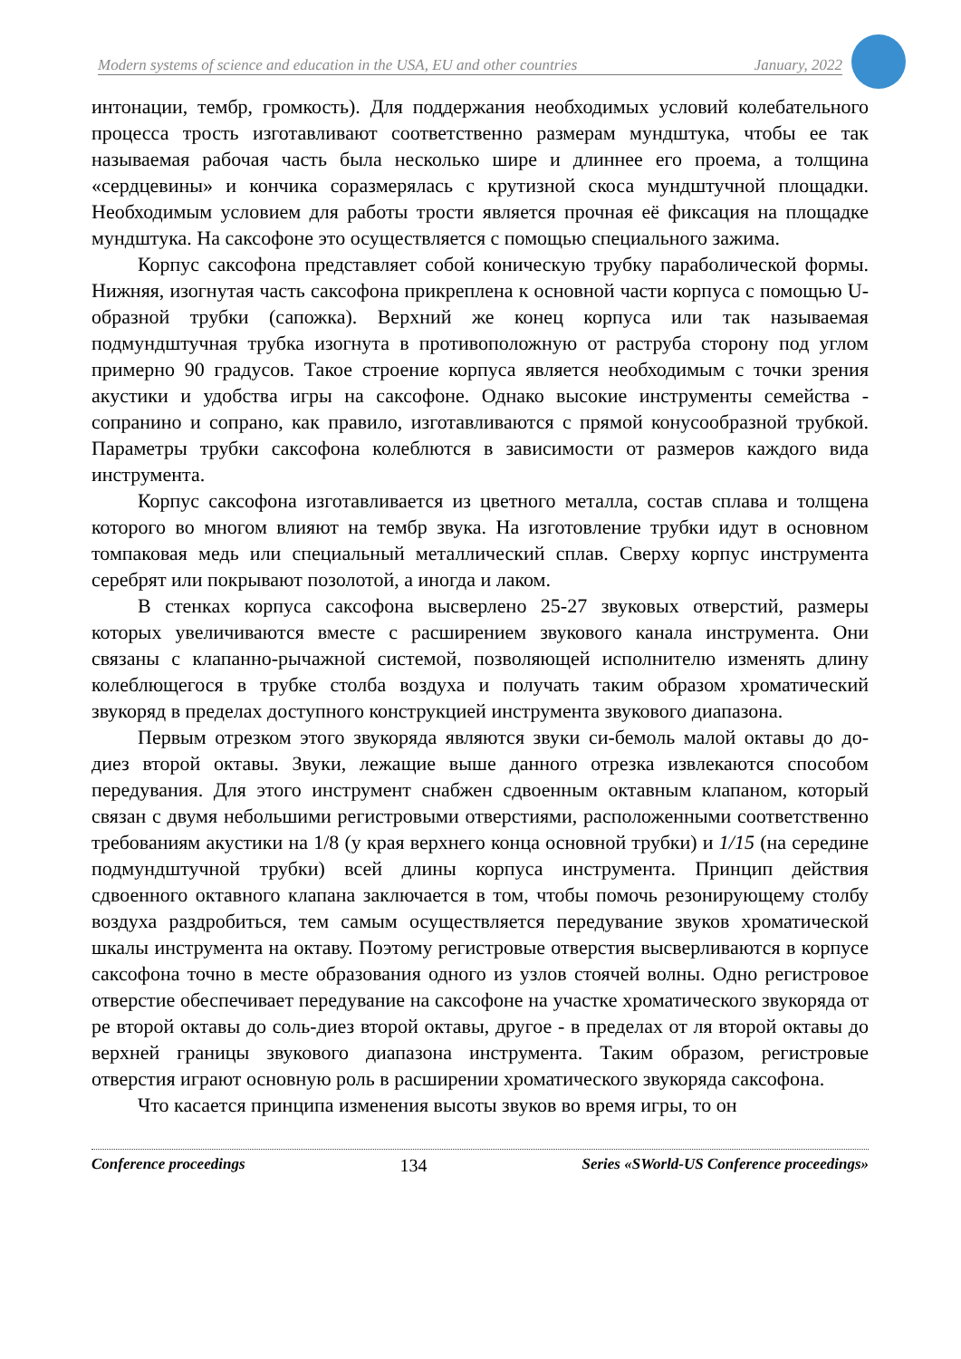Modern systems of science and education in the USA, EU and other countries January, 2022
интонации, тембр, громкость). Для поддержания необходимых условий колебательного процесса трость изготавливают соответственно размерам мундштука, чтобы ее так называемая рабочая часть была несколько шире и длиннее его проема, а толщина «сердцевины» и кончика соразмерялась с крутизной скоса мундштучной площадки. Необходимым условием для работы трости является прочная её фиксация на площадке мундштука. На саксофоне это осуществляется с помощью специального зажима.
Корпус саксофона представляет собой коническую трубку параболической формы. Нижняя, изогнутая часть саксофона прикреплена к основной части корпуса с помощью U-образной трубки (сапожка). Верхний же конец корпуса или так называемая подмундштучная трубка изогнута в противоположную от раструба сторону под углом примерно 90 градусов. Такое строение корпуса является необходимым с точки зрения акустики и удобства игры на саксофоне. Однако высокие инструменты семейства - сопранино и сопрано, как правило, изготавливаются с прямой конусообразной трубкой. Параметры трубки саксофона колеблются в зависимости от размеров каждого вида инструмента.
Корпус саксофона изготавливается из цветного металла, состав сплава и толщена которого во многом влияют на тембр звука. На изготовление трубки идут в основном томпаковая медь или специальный металлический сплав. Сверху корпус инструмента серебрят или покрывают позолотой, а иногда и лаком.
В стенках корпуса саксофона высверлено 25-27 звуковых отверстий, размеры которых увеличиваются вместе с расширением звукового канала инструмента. Они связаны с клапанно-рычажной системой, позволяющей исполнителю изменять длину колеблющегося в трубке столба воздуха и получать таким образом хроматический звукоряд в пределах доступного конструкцией инструмента звукового диапазона.
Первым отрезком этого звукоряда являются звуки си-бемоль малой октавы до до-диез второй октавы. Звуки, лежащие выше данного отрезка извлекаются способом передувания. Для этого инструмент снабжен сдвоенным октавным клапаном, который связан с двумя небольшими регистровыми отверстиями, расположенными соответственно требованиям акустики на 1/8 (у края верхнего конца основной трубки) и 1/15 (на середине подмундштучной трубки) всей длины корпуса инструмента. Принцип действия сдвоенного октавного клапана заключается в том, чтобы помочь резонирующему столбу воздуха раздробиться, тем самым осуществляется передувание звуков хроматической шкалы инструмента на октаву. Поэтому регистровые отверстия высверливаются в корпусе саксофона точно в месте образования одного из узлов стоячей волны. Одно регистровое отверстие обеспечивает передувание на саксофоне на участке хроматического звукоряда от ре второй октавы до соль-диез второй октавы, другое - в пределах от ля второй октавы до верхней границы звукового диапазона инструмента. Таким образом, регистровые отверстия играют основную роль в расширении хроматического звукоряда саксофона.
Что касается принципа изменения высоты звуков во время игры, то он
Conference proceedings 134 Series «SWorld-US Conference proceedings»